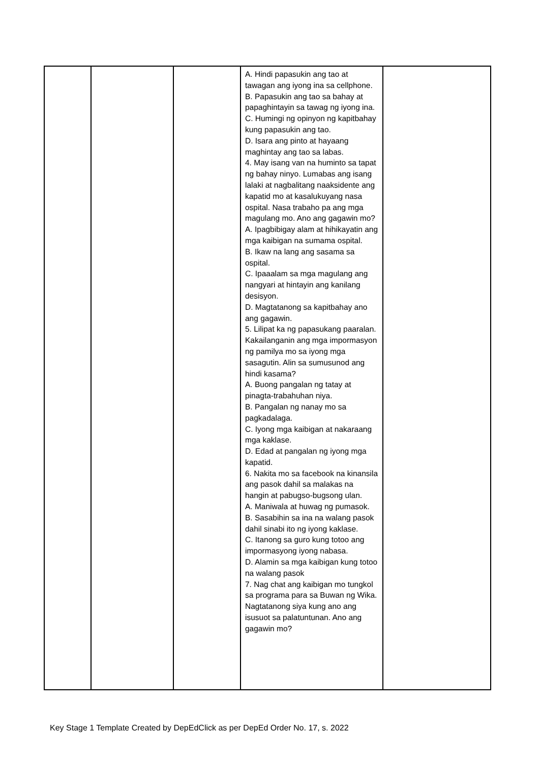| | | | A. Hindi papasukin ang tao at tawagan ang iyong ina sa cellphone. B. Papasukin ang tao sa bahay at papaghintayin sa tawag ng iyong ina. C. Humingi ng opinyon ng kapitbahay kung papasukin ang tao. D. Isara ang pinto at hayaang maghintay ang tao sa labas. 4. May isang van na huminto sa tapat ng bahay ninyo. Lumabas ang isang lalaki at nagbalitang naaksidente ang kapatid mo at kasalukuyang nasa ospital. Nasa trabaho pa ang mga magulang mo. Ano ang gagawin mo? A. Ipagbibigay alam at hihikayatin ang mga kaibigan na sumama ospital. B. Ikaw na lang ang sasama sa ospital. C. Ipaaalam sa mga magulang ang nangyari at hintayin ang kanilang desisyon. D. Magtatanong sa kapitbahay ano ang gagawin. 5. Lilipat ka ng papasukang paaralan. Kakailanganin ang mga impormasyon ng pamilya mo sa iyong mga sasagutin. Alin sa sumusunod ang hindi kasama? A. Buong pangalan ng tatay at pinagta-trabahuhan niya. B. Pangalan ng nanay mo sa pagkadalaga. C. Iyong mga kaibigan at nakaraang mga kaklase. D. Edad at pangalan ng iyong mga kapatid. 6. Nakita mo sa facebook na kinansila ang pasok dahil sa malakas na hangin at pabugso-bugsong ulan. A. Maniwala at huwag ng pumasok. B. Sasabihin sa ina na walang pasok dahil sinabi ito ng iyong kaklase. C. Itanong sa guro kung totoo ang impormasyong iyong nabasa. D. Alamin sa mga kaibigan kung totoo na walang pasok 7. Nag chat ang kaibigan mo tungkol sa programa para sa Buwan ng Wika. Nagtatanong siya kung ano ang isusuot sa palatuntunan. Ano ang gagawin mo? | |
Key Stage 1 Template Created by DepEdClick as per DepEd Order No. 17, s. 2022